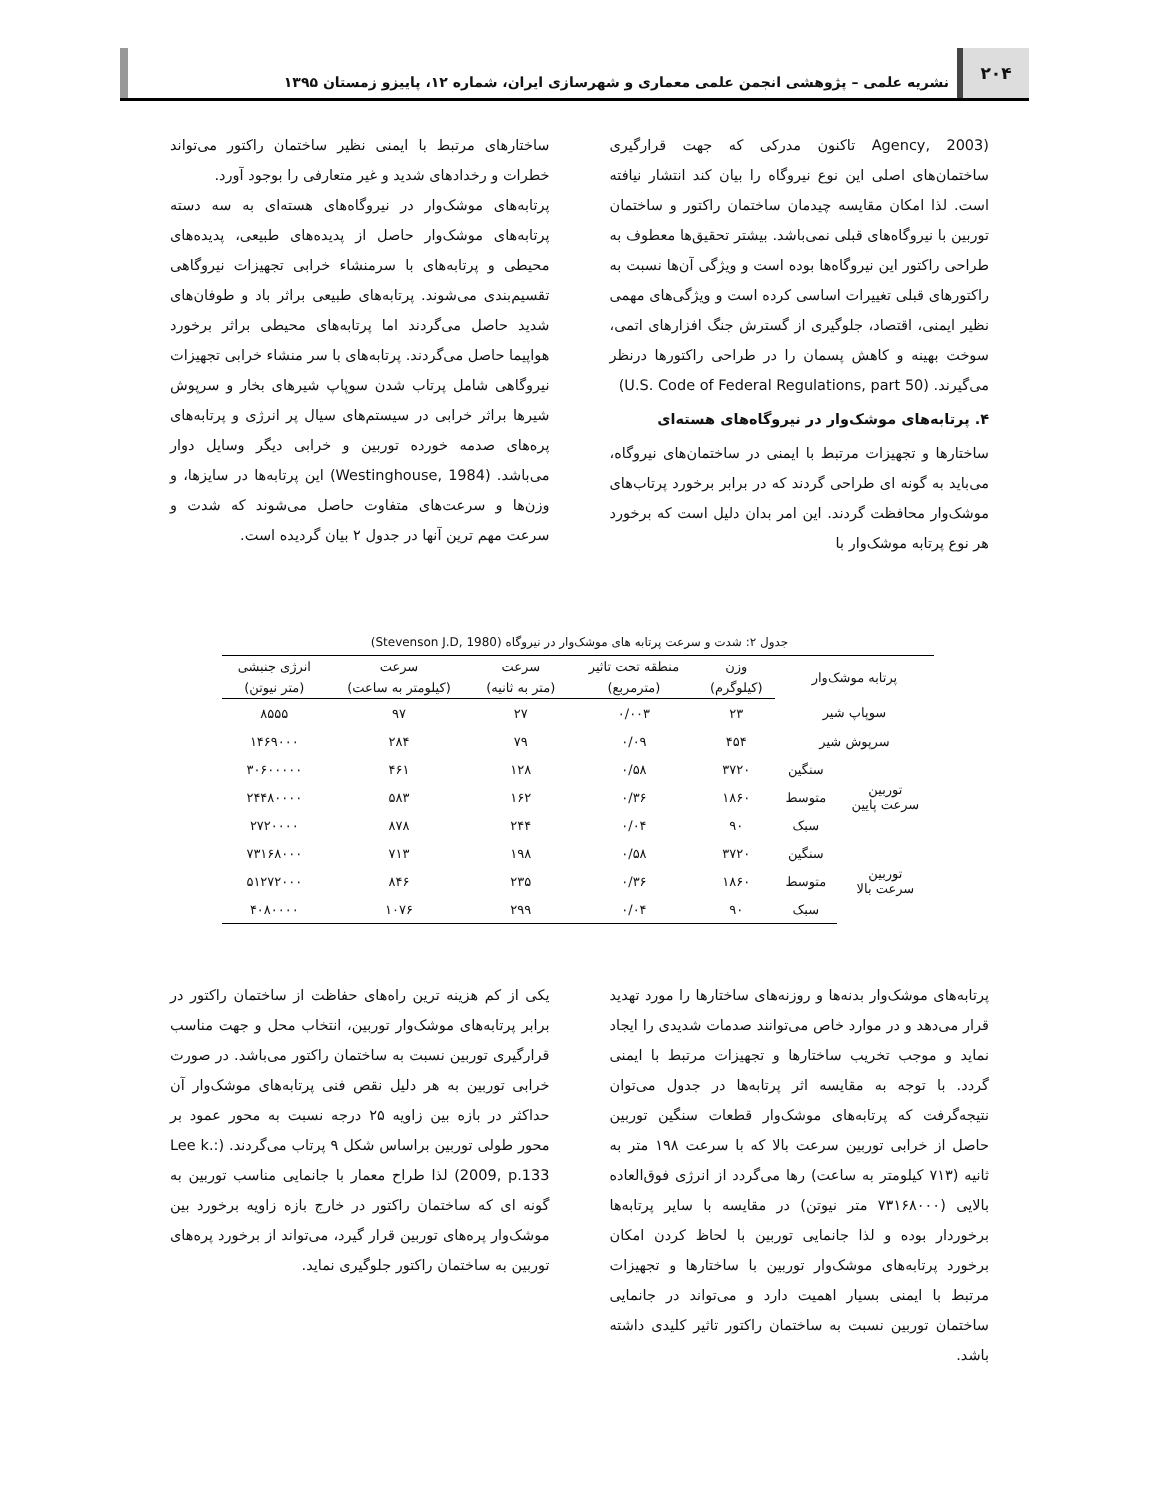۲۰۴
نشریه علمی – پژوهشی انجمن علمی معماری و شهرسازی ایران، شماره ۱۲، پاییزو زمستان ۱۳۹۵
(Agency, 2003 تاکنون مدرکی که جهت قرارگیری ساختمان‌های اصلی این نوع نیروگاه را بیان کند انتشار نیافته است. لذا امکان مقایسه چیدمان ساختمان راکتور و ساختمان توربین با نیروگاه‌های قبلی نمی‌باشد. بیشتر تحقیق‌ها معطوف به طراحی راکتور این نیروگاه‌ها بوده است و ویژگی آن‌ها نسبت به راکتورهای قبلی تغییرات اساسی کرده است و ویژگی‌های مهمی نظیر ایمنی، اقتصاد، جلوگیری از گسترش جنگ افزارهای اتمی، سوخت بهینه و کاهش پسمان را در طراحی راکتورها درنظر می‌گیرند. (U.S. Code of Federal Regulations, part 50)
۴. پرتابه‌های موشک‌وار در نیروگاه‌های هسته‌ای
ساختارها و تجهیزات مرتبط با ایمنی در ساختمان‌های نیروگاه، می‌باید به گونه ای طراحی گردند که در برابر برخورد پرتاب‌های موشک‌وار محافظت گردند. این امر بدان دلیل است که برخورد هر نوع پرتابه موشک‌وار با
ساختارهای مرتبط با ایمنی نظیر ساختمان راکتور می‌تواند خطرات و رخدادهای شدید و غیر متعارفی را بوجود آورد.
پرتابه‌های موشک‌وار در نیروگاه‌های هسته‌ای به سه دسته پرتابه‌های موشک‌وار حاصل از پدیده‌های طبیعی، پدیده‌های محیطی و پرتابه‌های با سرمنشاء خرابی تجهیزات نیروگاهی تقسیم‌بندی می‌شوند. پرتابه‌های طبیعی براثر باد و طوفان‌های شدید حاصل می‌گردند اما پرتابه‌های محیطی براثر برخورد هواپیما حاصل می‌گردند. پرتابه‌های با سر منشاء خرابی تجهیزات نیروگاهی شامل پرتاب شدن سوپاپ شیرهای بخار و سرپوش شیرها براثر خرابی در سیستم‌های سیال پر انرژی و پرتابه‌های پره‌های صدمه خورده توربین و خرابی دیگر وسایل دوار می‌باشد. (Westinghouse, 1984) این پرتابه‌ها در سایزها، و وزن‌ها و سرعت‌های متفاوت حاصل می‌شوند که شدت و سرعت مهم ترین آنها در جدول ۲ بیان گردیده است.
جدول ۲: شدت و سرعت پرتابه های موشک‌وار در نیروگاه (Stevenson J.D, 1980)
| پرتابه موشک‌وار | | وزن | منطقه تحت تاثیر | سرعت | سرعت | انرژی جنبشی |
| --- | --- | --- | --- | --- | --- | --- |
| | | (کیلوگرم) | (مترمربع) | (متر به ثانیه) | (کیلومتر به ساعت) | (متر نیوتن) |
| سوپاپ شیر | | ۲۳ | ۰/۰۰۳ | ۲۷ | ۹۷ | ۸۵۵۵ |
| سرپوش شیر | | ۴۵۴ | ۰/۰۹ | ۷۹ | ۲۸۴ | ۱۴۶۹۰۰۰ |
| توربین سرعت پایین | سنگین | ۳۷۲۰ | ۰/۵۸ | ۱۲۸ | ۴۶۱ | ۳۰۶۰۰۰۰۰ |
| | متوسط | ۱۸۶۰ | ۰/۳۶ | ۱۶۲ | ۵۸۳ | ۲۴۴۸۰۰۰۰ |
| | سبک | ۹۰ | ۰/۰۴ | ۲۴۴ | ۸۷۸ | ۲۷۲۰۰۰۰ |
| توربین سرعت بالا | سنگین | ۳۷۲۰ | ۰/۵۸ | ۱۹۸ | ۷۱۳ | ۷۳۱۶۸۰۰۰ |
| | متوسط | ۱۸۶۰ | ۰/۳۶ | ۲۳۵ | ۸۴۶ | ۵۱۲۷۲۰۰۰ |
| | سبک | ۹۰ | ۰/۰۴ | ۲۹۹ | ۱۰۷۶ | ۴۰۸۰۰۰۰ |
پرتابه‌های موشک‌وار بدنه‌ها و روزنه‌های ساختارها را مورد تهدید قرار می‌دهد و در موارد خاص می‌توانند صدمات شدیدی را ایجاد نماید و موجب تخریب ساختارها و تجهیزات مرتبط با ایمنی گردد. با توجه به مقایسه اثر پرتابه‌ها در جدول می‌توان نتیجه‌گرفت که پرتابه‌های موشک‌وار قطعات سنگین توربین حاصل از خرابی توربین سرعت بالا که با سرعت ۱۹۸ متر به ثانیه (۷۱۳ کیلومتر به ساعت) رها می‌گردد از انرژی فوق‌العاده بالایی (۷۳۱۶۸۰۰۰ متر نیوتن) در مقایسه با سایر پرتابه‌ها برخوردار بوده و لذا جانمایی توربین با لحاظ کردن امکان برخورد پرتابه‌های موشک‌وار توربین با ساختارها و تجهیزات مرتبط با ایمنی بسیار اهمیت دارد و می‌تواند در جانمایی ساختمان توربین نسبت به ساختمان راکتور تاثیر کلیدی داشته باشد.
یکی از کم هزینه ترین راه‌های حفاظت از ساختمان راکتور در برابر پرتابه‌های موشک‌وار توربین، انتخاب محل و جهت مناسب قرارگیری توربین نسبت به ساختمان راکتور می‌باشد. در صورت خرابی توربین به هر دلیل نقص فنی پرتابه‌های موشک‌وار آن حداکثر در بازه بین زاویه ۲۵ درجه نسبت به محور عمود بر محور طولی توربین براساس شکل ۹ پرتاب می‌گردند. (Lee k.: 2009, p.133) لذا طراح معمار با جانمایی مناسب توربین به گونه ای که ساختمان راکتور در خارج بازه زاویه برخورد بین موشک‌وار پره‌های توربین قرار گیرد، می‌تواند از برخورد پره‌های توربین به ساختمان راکتور جلوگیری نماید.